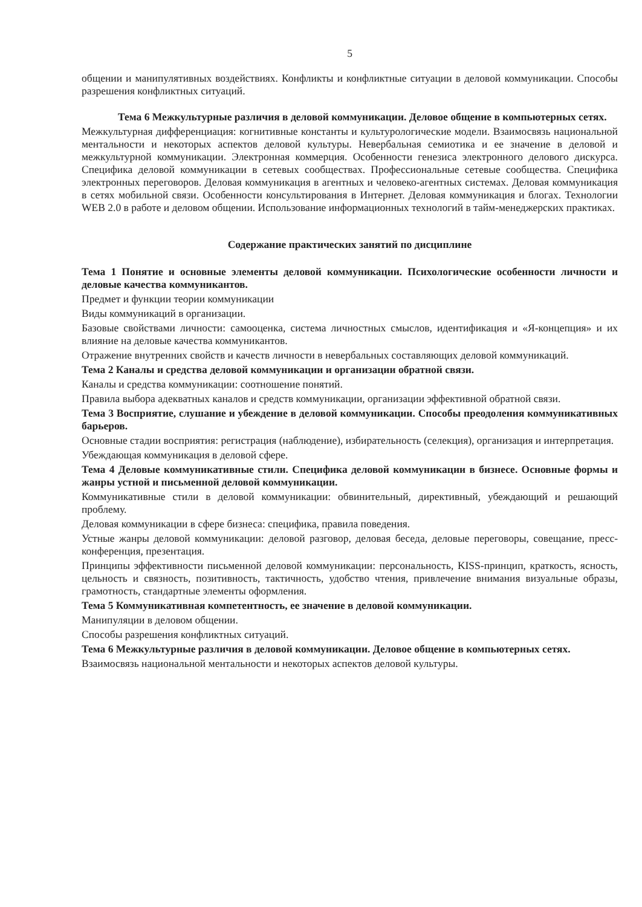5
общении и манипулятивных воздействиях. Конфликты и конфликтные ситуации в деловой коммуникации. Способы разрешения конфликтных ситуаций.
Тема 6 Межкультурные различия в деловой коммуникации. Деловое общение в компьютерных сетях.
Межкультурная дифференциация: когнитивные константы и культурологические модели. Взаимосвязь национальной ментальности и некоторых аспектов деловой культуры. Невербальная семиотика и ее значение в деловой и межкультурной коммуникации. Электронная коммерция. Особенности генезиса электронного делового дискурса. Специфика деловой коммуникации в сетевых сообществах. Профессиональные сетевые сообщества. Специфика электронных переговоров. Деловая коммуникация в агентных и человеко-агентных системах. Деловая коммуникация в сетях мобильной связи. Особенности консультирования в Интернет. Деловая коммуникация и блогах. Технологии WEB 2.0 в работе и деловом общении. Использование информационных технологий в тайм-менеджерских практиках.
Содержание практических занятий по дисциплине
Тема 1 Понятие и основные элементы деловой коммуникации. Психологические особенности личности и деловые качества коммуникантов.
Предмет и функции теории коммуникации
Виды коммуникаций в организации.
Базовые свойствами личности: самооценка, система личностных смыслов, идентификация и «Я-концепция» и их влияние на деловые качества коммуникантов.
Отражение внутренних свойств и качеств личности в невербальных составляющих деловой коммуникаций.
Тема 2 Каналы и средства деловой коммуникации и организации обратной связи.
Каналы и средства коммуникации: соотношение понятий.
Правила выбора адекватных каналов и средств коммуникации, организации эффективной обратной связи.
Тема 3 Восприятие, слушание и убеждение в деловой коммуникации. Способы преодоления коммуникативных барьеров.
Основные стадии восприятия: регистрация (наблюдение), избирательность (селекция), организация и интерпретация.
Убеждающая коммуникация в деловой сфере.
Тема 4 Деловые коммуникативные стили. Специфика деловой коммуникации в бизнесе. Основные формы и жанры устной и письменной деловой коммуникации.
Коммуникативные стили в деловой коммуникации: обвинительный, директивный, убеждающий и решающий проблему.
Деловая коммуникации в сфере бизнеса: специфика, правила поведения.
Устные жанры деловой коммуникации: деловой разговор, деловая беседа, деловые переговоры, совещание, пресс-конференция, презентация.
Принципы эффективности письменной деловой коммуникации: персональность, KISS-принцип, краткость, ясность, цельность и связность, позитивность, тактичность, удобство чтения, привлечение внимания визуальные образы, грамотность, стандартные элементы оформления.
Тема 5 Коммуникативная компетентность, ее значение в деловой коммуникации.
Манипуляции в деловом общении.
Способы разрешения конфликтных ситуаций.
Тема 6 Межкультурные различия в деловой коммуникации. Деловое общение в компьютерных сетях.
Взаимосвязь национальной ментальности и некоторых аспектов деловой культуры.